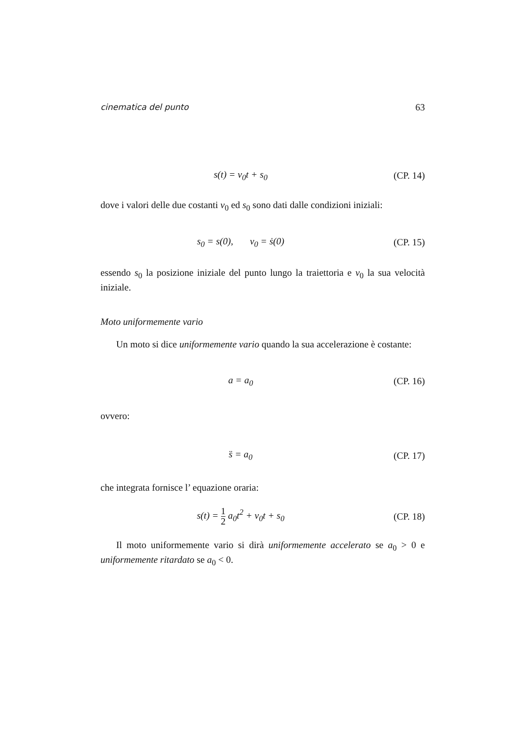cinematica del punto 63
s(t) = v<sub>0</sub>t + s<sub>0</sub>
(CP. 14)
dove i valori delle due costanti v<sub>0</sub> ed s<sub>0</sub> sono dati dalle condizioni iniziali:
s<sub>0</sub> = s(0), v<sub>0</sub> = ṡ(0)
(CP. 15)
essendo s<sub>0</sub> la posizione iniziale del punto lungo la traiettoria e v<sub>0</sub> la sua velocità iniziale.
Moto uniformemente vario
Un moto si dice uniformemente vario quando la sua accelerazione è costante:
a = a<sub>0</sub>
(CP. 16)
ovvero:
s̈ = a<sub>0</sub>
(CP. 17)
che integrata fornisce l’ equazione oraria:
s(t) = 1 2 a<sub>0</sub>t<sup>2</sup> + v<sub>0</sub>t + s<sub>0</sub>
(CP. 18)
Il moto uniformemente vario si dirà uniformemente accelerato se a<sub>0</sub> > 0 e uniformemente ritardato se a<sub>0</sub> < 0.